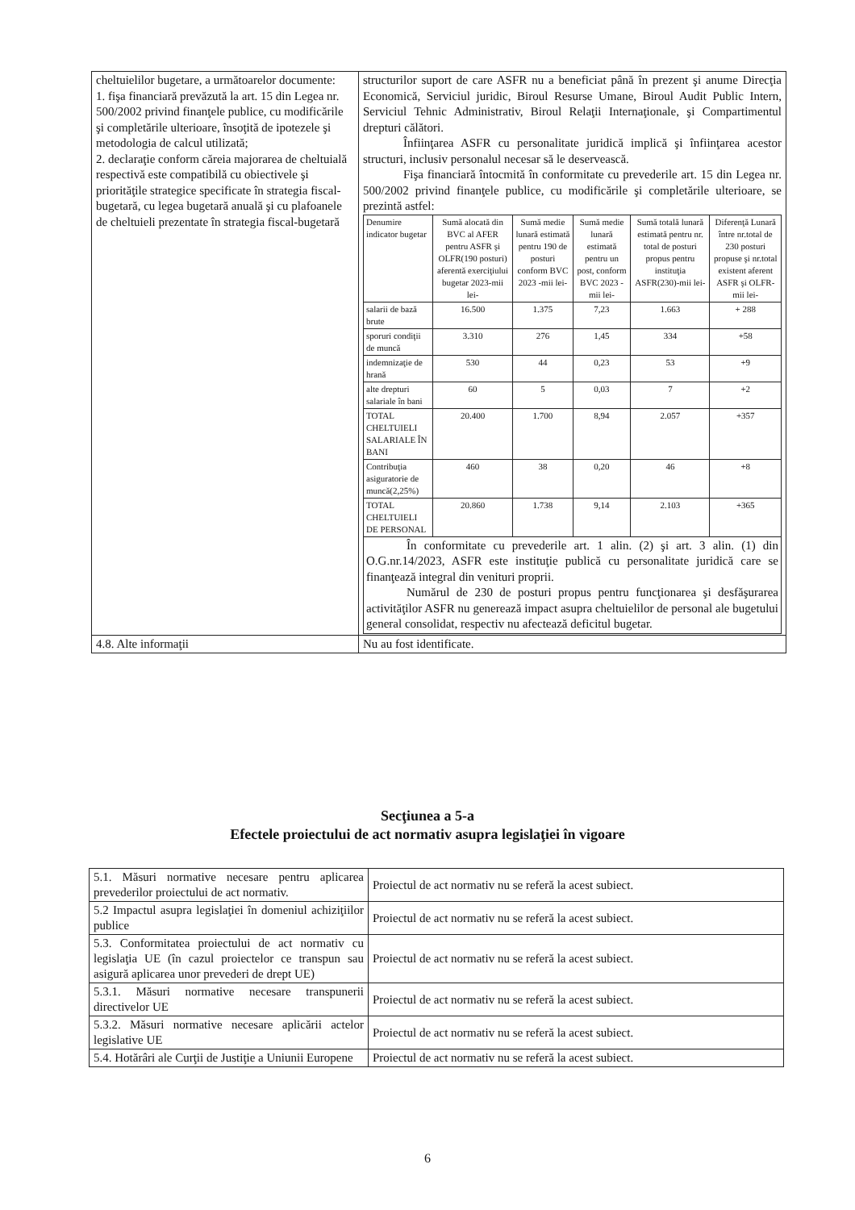| cheltuielilor bugetare, a următoarelor documente: 1. fişa financiară prevăzută la art. 15 din Legea nr. 500/2002 privind finanţele publice, cu modificările şi completările ulterioare, însoţită de ipotezele şi metodologia de calcul utilizată; 2. declaraţie conform căreia majorarea de cheltuială respectivă este compatibilă cu obiectivele şi priorităţile strategice specificate în strategia fiscal-bugetară, cu legea bugetară anuală şi cu plafoanele de cheltuieli prezentate în strategia fiscal-bugetară | structurilor suport de care ASFR nu a beneficiat până în prezent şi anume Direcţia Economică, Serviciul juridic, Biroul Resurse Umane, Biroul Audit Public Intern, Serviciul Tehnic Administrativ, Biroul Relaţii Internaţionale, şi Compartimentul drepturi călători. Înfiinţarea ASFR cu personalitate juridică implică şi înfiinţarea acestor structuri, inclusiv personalul necesar să le deservească. Fişa financiară întocmită în conformitate cu prevederile art. 15 din Legea nr. 500/2002 privind finanţele publice, cu modificările şi completările ulterioare, se prezintă astfel: / Denumire indicator bugetar / Sumă alocată din BVC al AFER pentru ASFR şi OLFR(190 posturi) aferentă exerciţiului bugetar 2023-mii lei- / Sumă medie lunară estimată pentru 190 de posturi conform BVC 2023 -mii lei- / Sumă medie lunară estimată pentru un post, conform BVC 2023 -mii lei- / Sumă totală lunară estimată pentru nr. total de posturi propus pentru instituţia ASFR(230)-mii lei- / Diferenţă Lunară între nr.total de 230 posturi propuse şi nr.total existent aferent ASFR şi OLFR-mii lei- / / --- / --- / --- / --- / --- / --- / / salarii de bază brute / 16.500 / 1.375 / 7,23 / 1.663 / + 288 / / sporuri condiţii de muncă / 3.310 / 276 / 1,45 / 334 / +58 / / indemnizaţie de hrană / 530 / 44 / 0,23 / 53 / +9 / / alte drepturi salariale în bani / 60 / 5 / 0,03 / 7 / +2 / / TOTAL CHELTUIELI SALARIALE ÎN BANI / 20.400 / 1.700 / 8,94 / 2.057 / +357 / / Contribuţia asiguratorie de muncă(2,25%) / 460 / 38 / 0,20 / 46 / +8 / / TOTAL CHELTUIELI DE PERSONAL / 20.860 / 1.738 / 9,14 / 2.103 / +365 / / În conformitate cu prevederile art. 1 alin. (2) şi art. 3 alin. (1) din O.G.nr.14/2023, ASFR este instituţie publică cu personalitate juridică care se finanţează integral din venituri proprii. Numărul de 230 de posturi propus pentru funcţionarea şi desfăşurarea activităţilor ASFR nu generează impact asupra cheltuielilor de personal ale bugetului general consolidat, respectiv nu afectează deficitul bugetar. / / / / / / |
| 4.8. Alte informaţii | Nu au fost identificate. |
Secţiunea a 5-a
Efectele proiectului de act normativ asupra legislaţiei în vigoare
| 5.1. Măsuri normative necesare pentru aplicarea prevederilor proiectului de act normativ. | Proiectul de act normativ nu se referă la acest subiect. |
| 5.2 Impactul asupra legislaţiei în domeniul achiziţiilor publice | Proiectul de act normativ nu se referă la acest subiect. |
| 5.3. Conformitatea proiectului de act normativ cu legislaţia UE (în cazul proiectelor ce transpun sau asigură aplicarea unor prevederi de drept UE) | Proiectul de act normativ nu se referă la acest subiect. |
| 5.3.1. Măsuri normative necesare transpunerii directivelor UE | Proiectul de act normativ nu se referă la acest subiect. |
| 5.3.2. Măsuri normative necesare aplicării actelor legislative UE | Proiectul de act normativ nu se referă la acest subiect. |
| 5.4. Hotărâri ale Curţii de Justiţie a Uniunii Europene | Proiectul de act normativ nu se referă la acest subiect. |
6